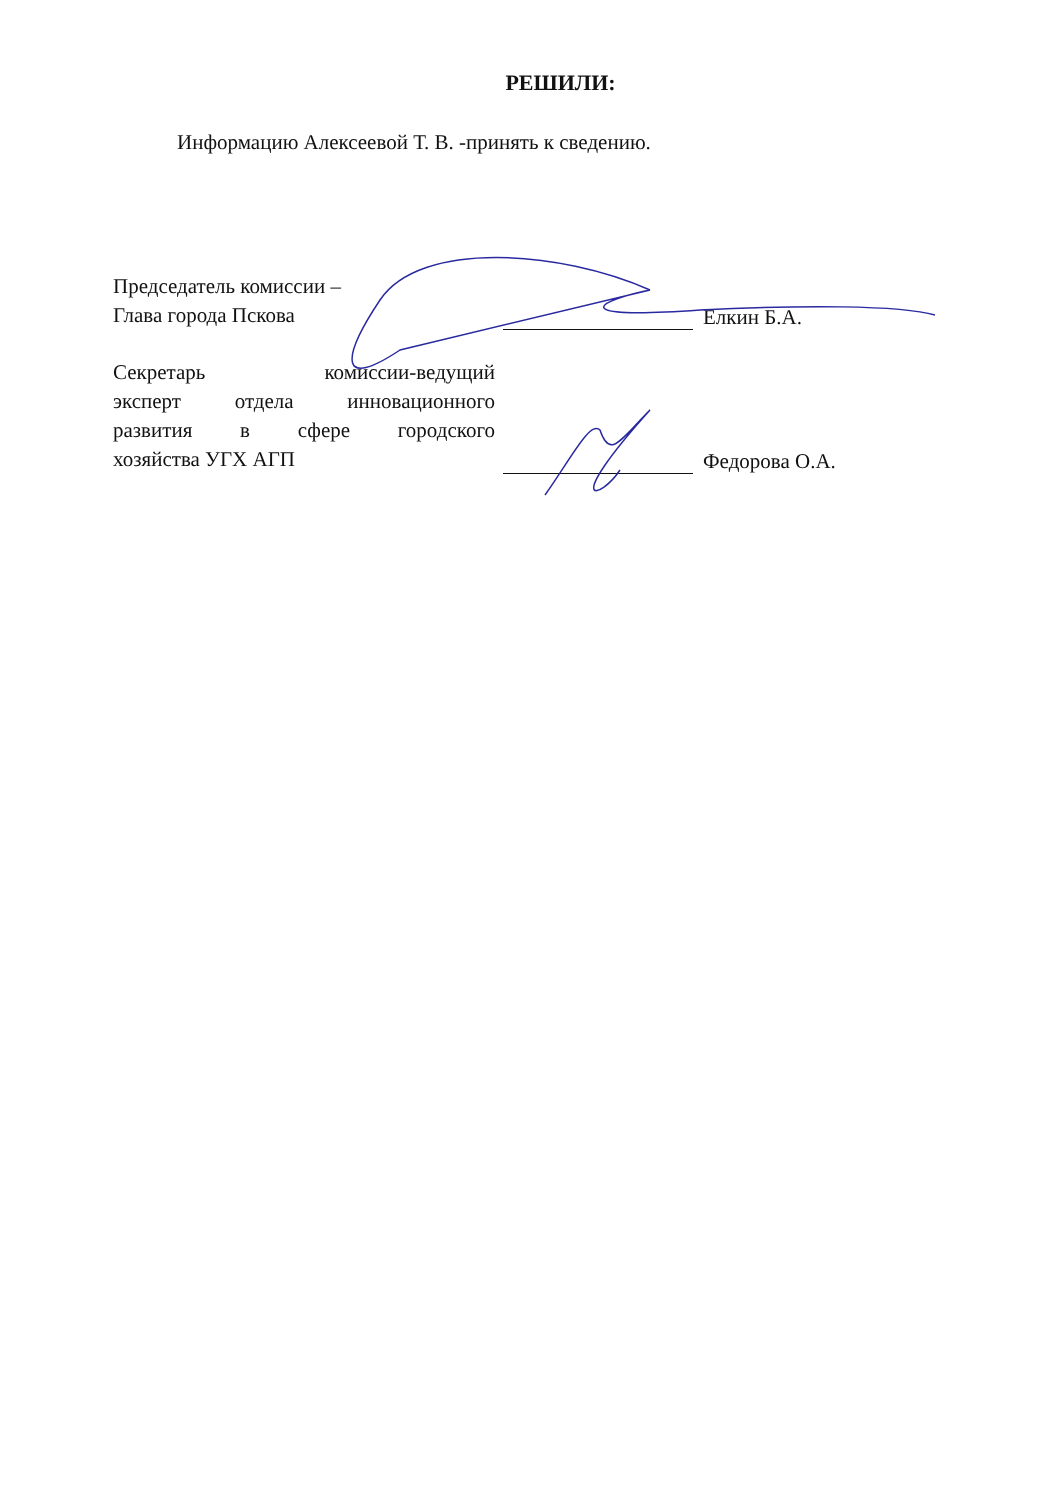РЕШИЛИ:
Информацию Алексеевой Т. В. -принять к сведению.
Председатель комиссии –
Глава города Пскова
Елкин Б.А.
Секретарь комиссии-ведущий
эксперт отдела инновационного
развития в сфере городского
хозяйства УГХ АГП
Федорова О.А.